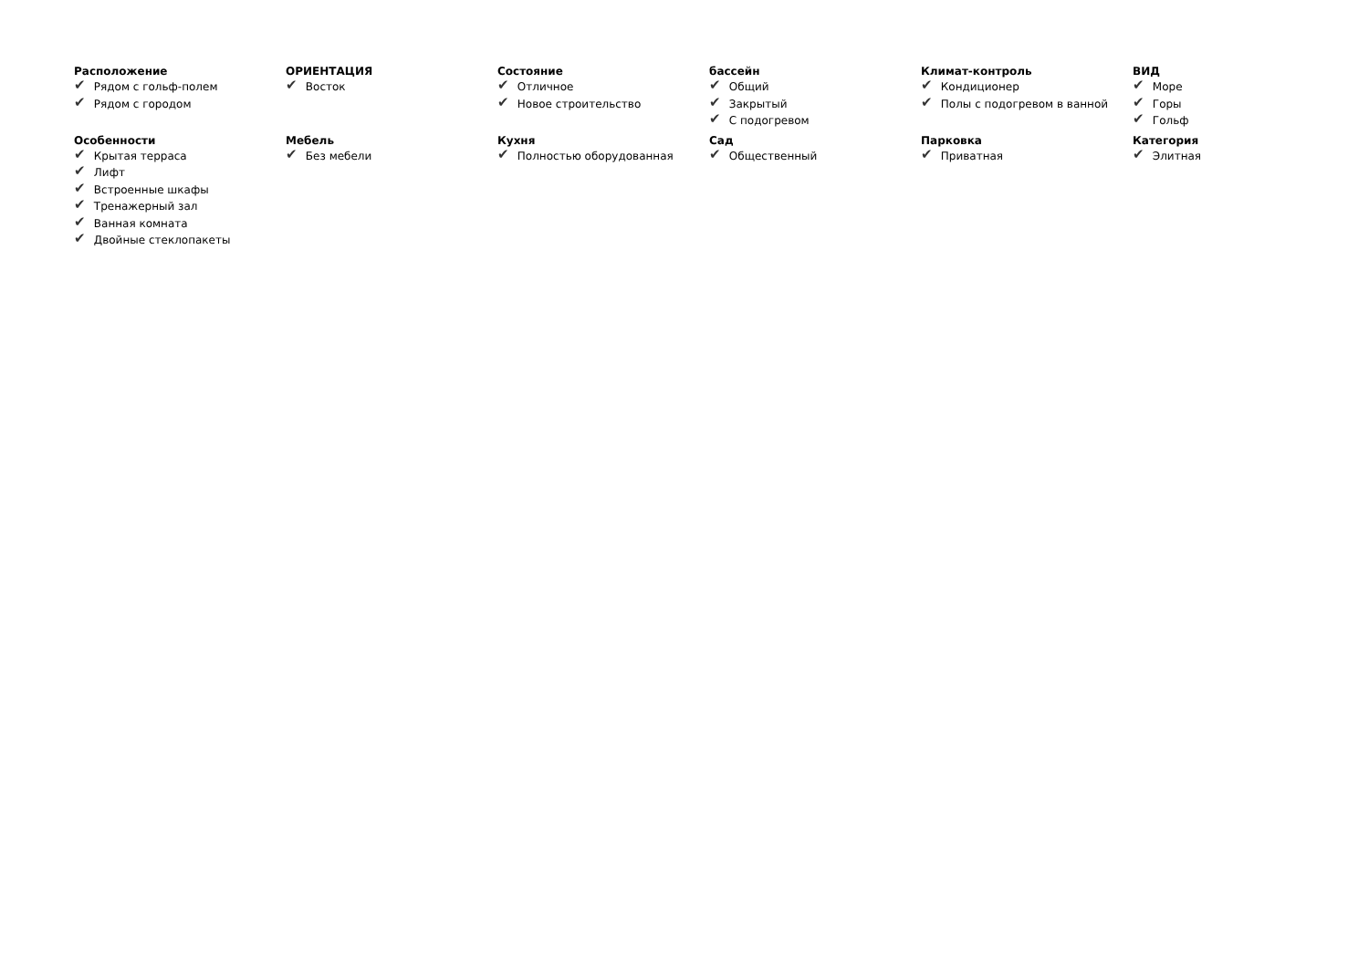Расположение
✔ Рядом с гольф-полем
✔ Рядом с городом
ОРИЕНТАЦИЯ
✔ Восток
Состояние
✔ Отличное
✔ Новое строительство
бассейн
✔ Общий
✔ Закрытый
✔ С подогревом
Климат-контроль
✔ Кондиционер
✔ Полы с подогревом в ванной
ВИД
✔ Море
✔ Горы
✔ Гольф
Особенности
✔ Крытая терраса
✔ Лифт
✔ Встроенные шкафы
✔ Тренажерный зал
✔ Ванная комната
✔ Двойные стеклопакеты
Мебель
✔ Без мебели
Кухня
✔ Полностью оборудованная
Сад
✔ Общественный
Парковка
✔ Приватная
Категория
✔ Элитная